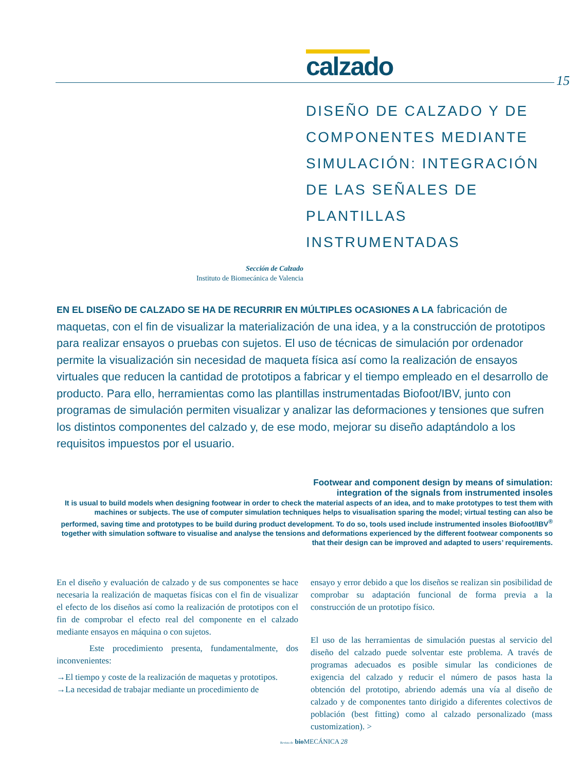calzado 15
DISEÑO DE CALZADO Y DE COMPONENTES MEDIANTE SIMULACIÓN: INTEGRACIÓN DE LAS SEÑALES DE PLANTILLAS INSTRUMENTADAS
Sección de Calzado
Instituto de Biomecánica de Valencia
EN EL DISEÑO DE CALZADO SE HA DE RECURRIR EN MÚLTIPLES OCASIONES A LA fabricación de maquetas, con el fin de visualizar la materialización de una idea, y a la construcción de prototipos para realizar ensayos o pruebas con sujetos. El uso de técnicas de simulación por ordenador permite la visualización sin necesidad de maqueta física así como la realización de ensayos virtuales que reducen la cantidad de prototipos a fabricar y el tiempo empleado en el desarrollo de producto. Para ello, herramientas como las plantillas instrumentadas Biofoot/IBV, junto con programas de simulación permiten visualizar y analizar las deformaciones y tensiones que sufren los distintos componentes del calzado y, de ese modo, mejorar su diseño adaptándolo a los requisitos impuestos por el usuario.
Footwear and component design by means of simulation:
integration of the signals from instrumented insoles
It is usual to build models when designing footwear in order to check the material aspects of an idea, and to make prototypes to test them with machines or subjects. The use of computer simulation techniques helps to visualisation sparing the model; virtual testing can also be performed, saving time and prototypes to be build during product development. To do so, tools used include instrumented insoles Biofoot/IBV<sup>®</sup> together with simulation software to visualise and analyse the tensions and deformations experienced by the different footwear components so that their design can be improved and adapted to users’ requirements.
En el diseño y evaluación de calzado y de sus componentes se hace necesaria la realización de maquetas físicas con el fin de visualizar el efecto de los diseños así como la realización de prototipos con el fin de comprobar el efecto real del componente en el calzado mediante ensayos en máquina o con sujetos.
Este procedimiento presenta, fundamentalmente, dos inconvenientes:
→El tiempo y coste de la realización de maquetas y prototipos.
→La necesidad de trabajar mediante un procedimiento de
ensayo y error debido a que los diseños se realizan sin posibilidad de comprobar su adaptación funcional de forma previa a la construcción de un prototipo físico.
El uso de las herramientas de simulación puestas al servicio del diseño del calzado puede solventar este problema. A través de programas adecuados es posible simular las condiciones de exigencia del calzado y reducir el número de pasos hasta la obtención del prototipo, abriendo además una vía al diseño de calzado y de componentes tanto dirigido a diferentes colectivos de población (best fitting) como al calzado personalizado (mass customization). >
Revista de bio MECÁNICA 28